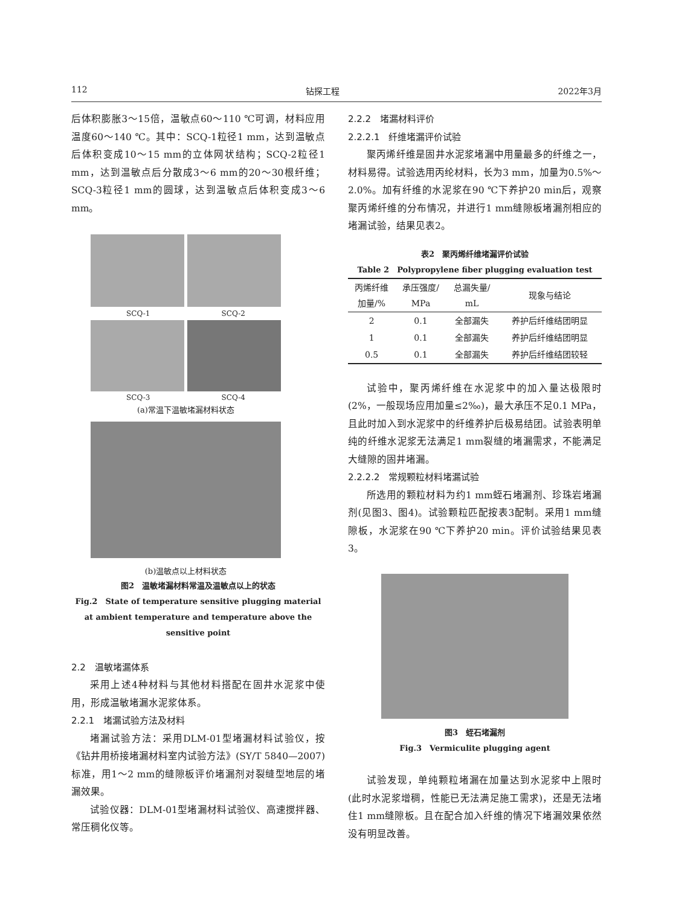112 钻探工程 2022年3月
后体积膨胀3～15倍，温敏点60～110 ℃可调，材料应用温度60～140 ℃。其中：SCQ-1粒径1 mm，达到温敏点后体积变成10～15 mm的立体网状结构；SCQ-2粒径1 mm，达到温敏点后分散成3～6 mm的20～30根纤维；SCQ-3粒径1 mm的圆球，达到温敏点后体积变成3～6 mm。
SCQ-1 SCQ-2
SCQ-3 SCQ-4
(a)常温下温敏堵漏材料状态
(b)温敏点以上材料状态
图2　温敏堵漏材料常温及温敏点以上的状态
Fig.2　State of temperature sensitive plugging material at ambient temperature and temperature above the sensitive point
2.2　温敏堵漏体系
采用上述4种材料与其他材料搭配在固井水泥浆中使用，形成温敏堵漏水泥浆体系。
2.2.1　堵漏试验方法及材料
堵漏试验方法：采用DLM-01型堵漏材料试验仪，按《钻井用桥接堵漏材料室内试验方法》(SY/T 5840—2007)标准，用1～2 mm的缝隙板评价堵漏剂对裂缝型地层的堵漏效果。
试验仪器：DLM-01型堵漏材料试验仪、高速搅拌器、常压稠化仪等。
2.2.2　堵漏材料评价
2.2.2.1　纤维堵漏评价试验
聚丙烯纤维是固井水泥浆堵漏中用量最多的纤维之一，材料易得。试验选用丙纶材料，长为3 mm，加量为0.5%～2.0%。加有纤维的水泥浆在90 ℃下养护20 min后，观察聚丙烯纤维的分布情况，并进行1 mm缝隙板堵漏剂相应的堵漏试验，结果见表2。
表2　聚丙烯纤维堵漏评价试验
Table 2　Polypropylene fiber plugging evaluation test
| 丙烯纤维 加量/% | 承压强度/ MPa | 总漏失量/ mL | 现象与结论 |
| --- | --- | --- | --- |
| 2 | 0.1 | 全部漏失 | 养护后纤维结团明显 |
| 1 | 0.1 | 全部漏失 | 养护后纤维结团明显 |
| 0.5 | 0.1 | 全部漏失 | 养护后纤维结团较轻 |
试验中，聚丙烯纤维在水泥浆中的加入量达极限时(2%，一般现场应用加量≤2‰)，最大承压不足0.1 MPa，且此时加入到水泥浆中的纤维养护后极易结团。试验表明单纯的纤维水泥浆无法满足1 mm裂缝的堵漏需求，不能满足大缝隙的固井堵漏。
2.2.2.2　常规颗粒材料堵漏试验
所选用的颗粒材料为约1 mm蛭石堵漏剂、珍珠岩堵漏剂(见图3、图4)。试验颗粒匹配按表3配制。采用1 mm缝隙板，水泥浆在90 ℃下养护20 min。评价试验结果见表3。
图3　蛭石堵漏剂
Fig.3　Vermiculite plugging agent
试验发现，单纯颗粒堵漏在加量达到水泥浆中上限时(此时水泥浆增稠，性能已无法满足施工需求)，还是无法堵住1 mm缝隙板。且在配合加入纤维的情况下堵漏效果依然没有明显改善。